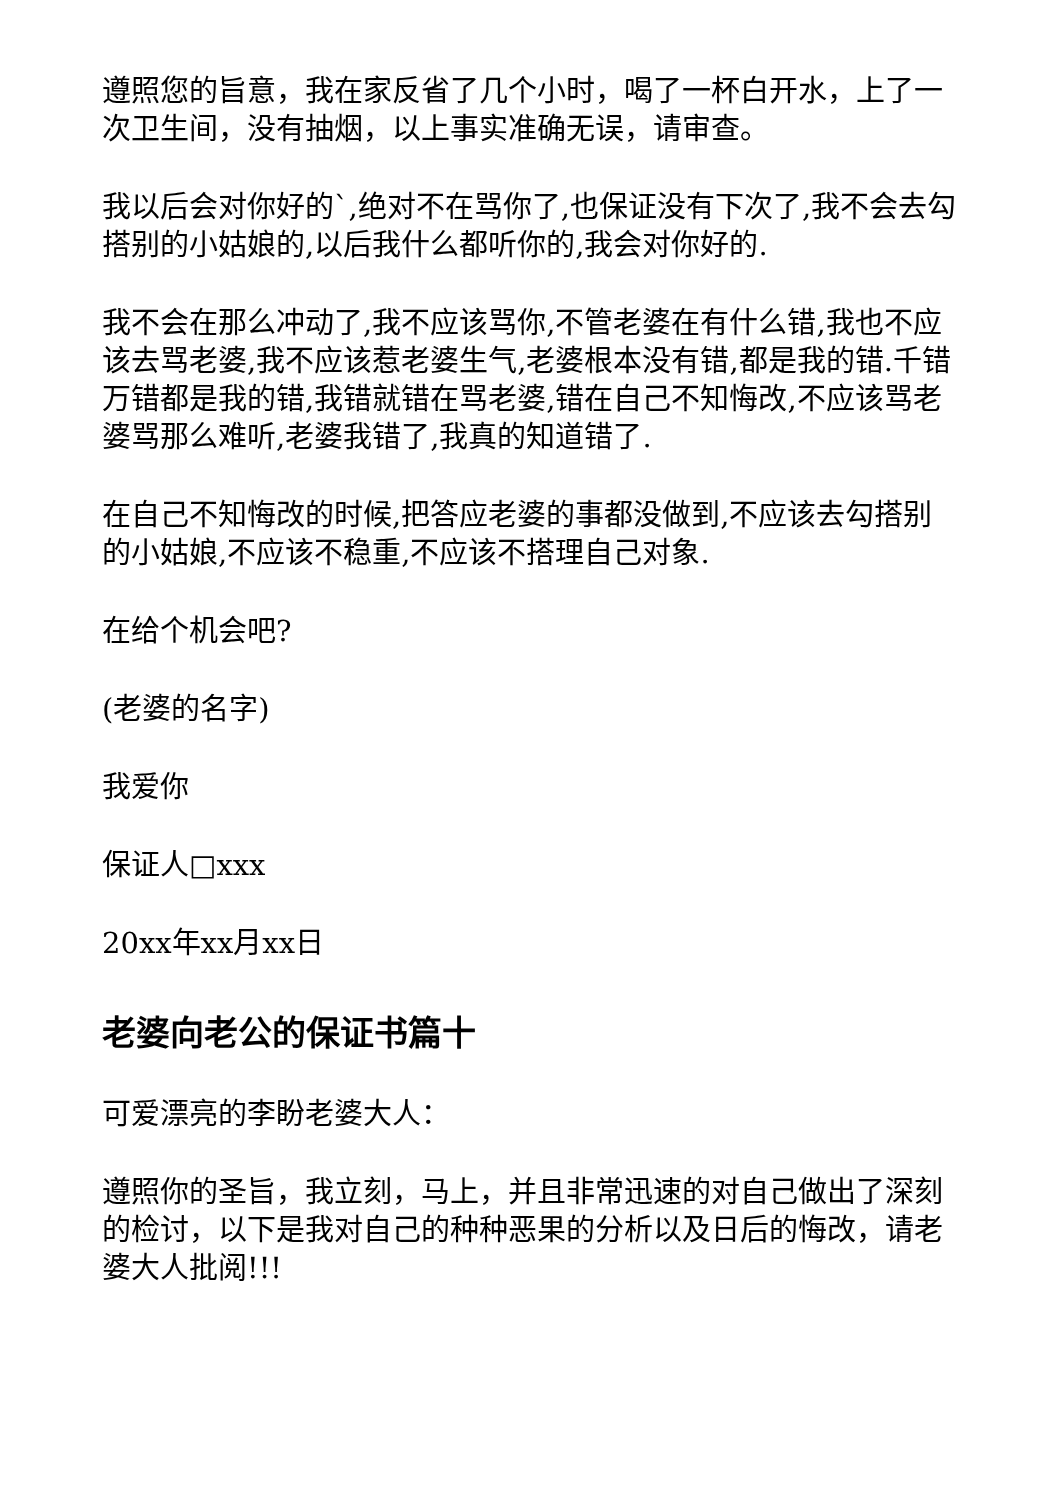遵照您的旨意，我在家反省了几个小时，喝了一杯白开水，上了一次卫生间，没有抽烟，以上事实准确无误，请审查。
我以后会对你好的`,绝对不在骂你了,也保证没有下次了,我不会去勾搭别的小姑娘的,以后我什么都听你的,我会对你好的.
我不会在那么冲动了,我不应该骂你,不管老婆在有什么错,我也不应该去骂老婆,我不应该惹老婆生气,老婆根本没有错,都是我的错.千错万错都是我的错,我错就错在骂老婆,错在自己不知悔改,不应该骂老婆骂那么难听,老婆我错了,我真的知道错了.
在自己不知悔改的时候,把答应老婆的事都没做到,不应该去勾搭别的小姑娘,不应该不稳重,不应该不搭理自己对象.
在给个机会吧?
(老婆的名字)
我爱你
保证人□xxx
20xx年xx月xx日
老婆向老公的保证书篇十
可爱漂亮的李盼老婆大人：
遵照你的圣旨，我立刻，马上，并且非常迅速的对自己做出了深刻的检讨，以下是我对自己的种种恶果的分析以及日后的悔改，请老婆大人批阅!!!